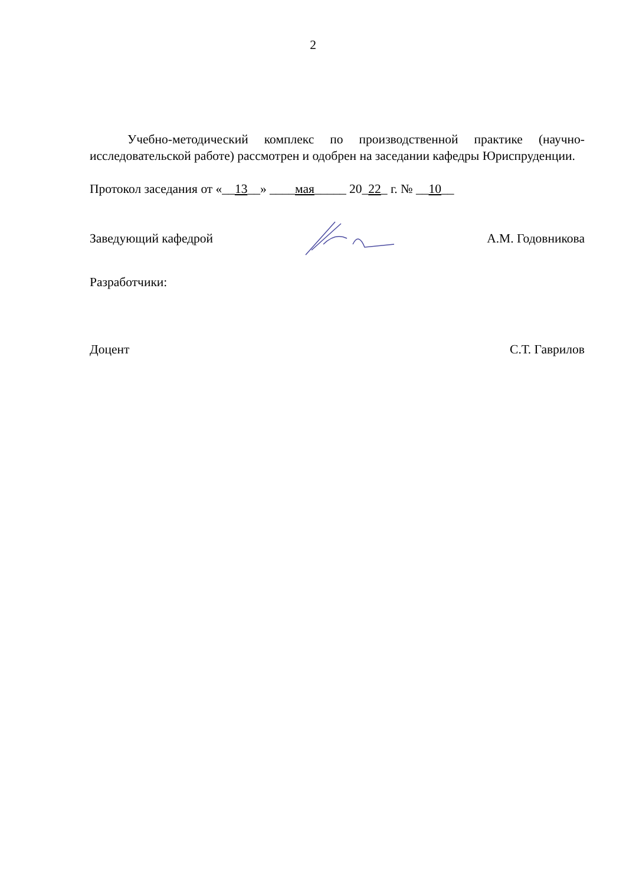2
Учебно-методический комплекс по производственной практике (научно-исследовательской работе) рассмотрен и одобрен на заседании кафедры Юриспруденции.
Протокол заседания от «__13__» ____мая_____ 20_22_ г. № __10__
Заведующий кафедрой А.М. Годовникова
Разработчики:
Доцент С.Т. Гаврилов